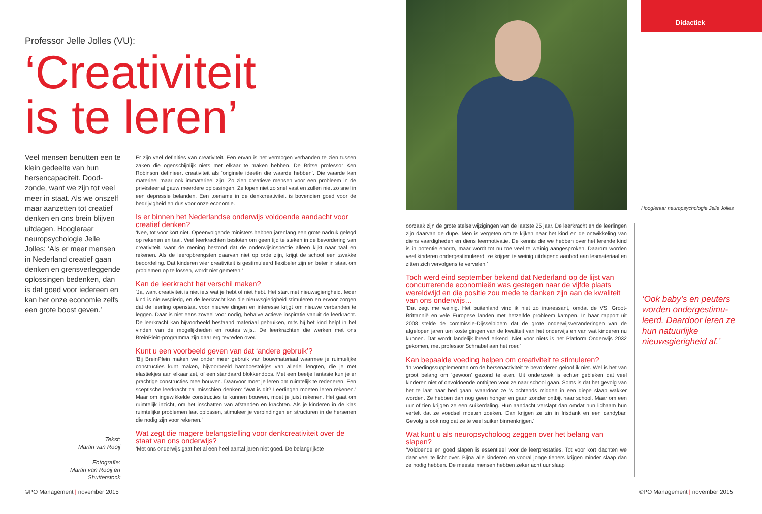Professor Jelle Jolles (VU):
‘Creativiteit
is te leren’
Veel mensen benutten een te klein gedeelte van hun hersencapaciteit. Dood­zonde, want we zijn tot veel meer in staat. Als we onszelf maar aanzetten tot creatief denken en ons brein blijven uitdagen. Hoogleraar neuropsycho­logie Jelle Jolles: ‘Als er meer mensen in Neder­land creatief gaan denken en grensverleggende oplossingen bedenken, dan is dat goed voor iedereen en kan het onze economie zelfs een grote boost geven.’
Tekst:
Martin van Rooij
Fotografie:
Martin van Rooij en Shutterstock
Er zijn veel definities van creativiteit. Een ervan is het vermogen verbanden te zien tussen zaken die ogenschijnlijk niets met elkaar te maken hebben. De Britse pro­fessor Ken Robinson definieert creativiteit als ‘originele ideeën die waarde hebben’. Die waarde kan materieel maar ook immaterieel zijn. Zo zien creatieve mensen voor een probleem in de privésfeer al gauw meerdere oplossingen. Ze lopen niet zo snel vast en zullen niet zo snel in een depressie belanden. Een toename in de denk­creativiteit is bovendien goed voor de bedrijvigheid en dus voor onze economie.
Is er binnen het Nederlandse onderwijs voldoende aandacht voor creatief denken?
‘Nee, tot voor kort niet. Opeenvolgende ministers hebben jarenlang een grote nadruk gelegd op rekenen en taal. Veel leerkrachten besloten om geen tijd te steken in de bevordering van creativiteit, want de mening bestond dat de onder­wijsinspectie alleen kijkt naar taal en rekenen. Als de leeropbrengsten daarvan niet op orde zijn, krijgt de school een zwakke beoordeling. Dat kinderen wier creativiteit is gestimuleerd flexibeler zijn en beter in staat om problemen op te lossen, wordt niet gemeten.’
Kan de leerkracht het verschil maken?
‘Ja, want creativiteit is niet iets wat je hebt of niet hebt. Het start met nieuwsgie­righeid. Ieder kind is nieuwsgierig, en de leerkracht kan die nieuwsgierigheid stimuleren en ervoor zorgen dat de leerling openstaat voor nieuwe dingen en interesse krijgt om nieuwe verbanden te leggen. Daar is niet eens zoveel voor nodig, behalve actieve inspiratie vanuit de leerkracht. De leerkracht kan bijvoorbeeld bestaand materiaal gebruiken, mits hij het kind helpt in het vinden van de mogelijk­heden en routes wijst. De leerkrachten die werken met ons BreinPlein-programma zijn daar erg tevreden over.’
Kunt u een voorbeeld geven van dat ‘andere gebruik’?
‘Bij BreinPlein maken we onder meer gebruik van bouwmateriaal waarmee je ruim­telijke constructies kunt maken, bijvoorbeeld bamboestokjes van allerlei lengten, die je met elastiekjes aan elkaar zet, of een standaard blokkendoos. Met een beetje fantasie kun je er prachtige constructies mee bouwen. Daarvoor moet je leren om ruimtelijk te redeneren. Een sceptische leerkracht zal misschien denken: ‘Wat is dit? Leerlingen moeten leren rekenen.’ Maar om ingewikkelde constructies te kun­nen bouwen, moet je juist rekenen. Het gaat om ruimtelijk inzicht, om het inschat­ten van afstanden en krachten. Als je kinderen in de klas ruimtelijke problemen laat oplossen, stimuleer je verbindingen en structuren in de hersenen die nodig zijn voor rekenen.’
Wat zegt die magere belangstelling voor denkcreativiteit over de staat van ons onderwijs?
‘Met ons onderwijs gaat het al een heel aantal jaren niet goed. De belangrijkste
©PO Management | november 2015
Didactiek
Hoogleraar neuropsychologie Jelle Jolles
oorzaak zijn de grote stelselwijzigingen van de laatste 25 jaar. De leerkracht en de leerlingen zijn daarvan de dupe. Men is vergeten om te kijken naar het kind en de ontwikkeling van diens vaardigheden en diens leermotivatie. De kennis die we heb­ben over het lerende kind is in potentie enorm, maar wordt tot nu toe veel te wei­nig aangesproken. Daarom worden veel kinderen ondergestimuleerd; ze krijgen te weinig uitdagend aanbod aan lesmateriaal en zitten zich vervolgens te vervelen.’
Toch werd eind september bekend dat Nederland op de lijst van concurrerende economieën was gestegen naar de vijfde plaats wereldwijd en die positie zou mede te danken zijn aan de kwaliteit van ons onderwijs…
‘Dat zegt me weinig. Het buitenland vind ik niet zo interessant, omdat de VS, Groot-Brittannië en vele Europese landen met hetzelfde probleem kampen. In haar rapport uit 2008 stelde de commissie-Dijsselbloem dat de grote onderwijsveranderingen van de afgelopen jaren ten koste gingen van de kwaliteit van het onderwijs en van wat kinderen nu kunnen. Dat wordt landelijk breed erkend. Niet voor niets is het Platform Onderwijs 2032 gekomen, met professor Schnabel aan het roer.’
Kan bepaalde voeding helpen om creativiteit te stimuleren?
‘In voedingssupplementen om de hersenactiviteit te bevorderen geloof ik niet. Wel is het van groot belang om ‘gewoon’ gezond te eten. Uit onderzoek is echter gebleken dat veel kinderen niet of onvoldoende ontbijten voor ze naar school gaan. Soms is dat het gevolg van het te laat naar bed gaan, waardoor ze ’s ochtends mid­den in een diepe slaap wakker worden. Ze hebben dan nog geen honger en gaan zonder ontbijt naar school. Maar om een uur of tien krijgen ze een suikerdaling. Hun aandacht verslapt dan omdat hun lichaam hun vertelt dat ze voedsel moeten zoeken. Dan krijgen ze zin in frisdank en een candybar. Gevolg is ook nog dat ze te veel suiker binnenkrijgen.’
Wat kunt u als neuropsycholoog zeggen over het belang van slapen?
‘Voldoende en goed slapen is essentieel voor de leerprestaties. Tot voor kort dach­ten we daar veel te licht over. Bijna alle kinderen en vooral jonge tieners krijgen min­der slaap dan ze nodig hebben. De meeste mensen hebben zeker acht uur slaap
‘Ook baby’s en peuters worden ondergestimu­leerd. Daardoor leren ze hun natuurlijke nieuwsgierigheid af.’
©PO Management | november 2015